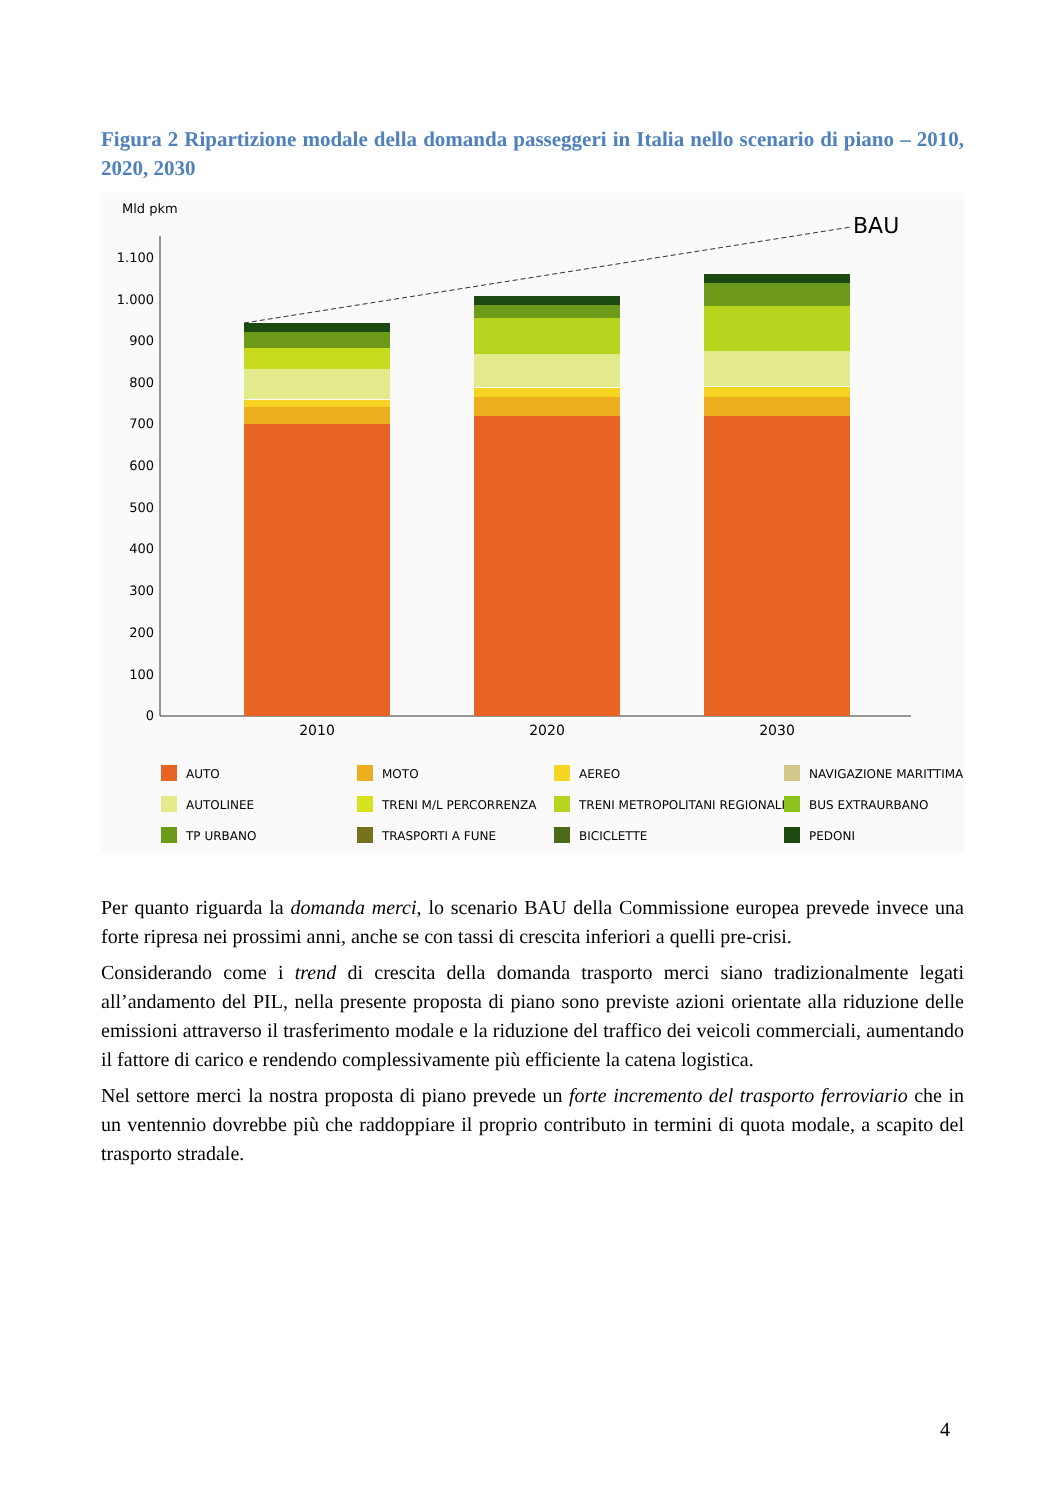Figura 2 Ripartizione modale della domanda passeggeri in Italia nello scenario di piano – 2010, 2020, 2030
Mld pkm
0
100
200
300
400
500
600
700
800
900
1.000
1.100
BAU
2010
2020
2030
AUTO
MOTO
AEREO
NAVIGAZIONE MARITTIMA
AUTOLINEE
TRENI M/L PERCORRENZA
TRENI METROPOLITANI REGIONALI
BUS EXTRAURBANO
TP URBANO
TRASPORTI A FUNE
BICICLETTE
PEDONI
Per quanto riguarda la domanda merci, lo scenario BAU della Commissione europea prevede invece una forte ripresa nei prossimi anni, anche se con tassi di crescita inferiori a quelli pre-crisi.
Considerando come i trend di crescita della domanda trasporto merci siano tradizionalmente legati all’andamento del PIL, nella presente proposta di piano sono previste azioni orientate alla riduzione delle emissioni attraverso il trasferimento modale e la riduzione del traffico dei veicoli commerciali, aumentando il fattore di carico e rendendo complessivamente più efficiente la catena logistica.
Nel settore merci la nostra proposta di piano prevede un forte incremento del trasporto ferroviario che in un ventennio dovrebbe più che raddoppiare il proprio contributo in termini di quota modale, a scapito del trasporto stradale.
4